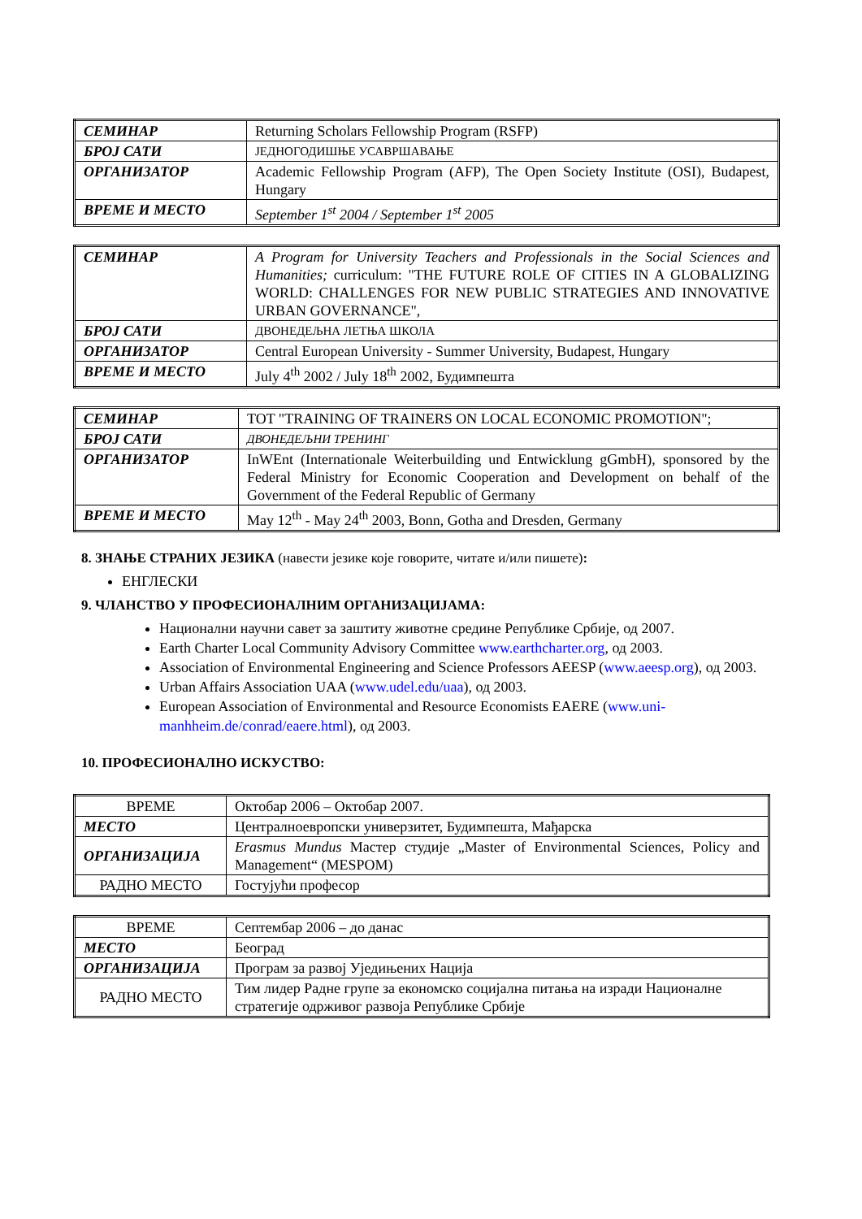| СЕМИНАР | Returning Scholars Fellowship Program (RSFP) |
| БРОЈ САТИ | ЈЕДНОГОДИШЊЕ УСАВРШАВАЊЕ |
| ОРГАНИЗАТОР | Academic Fellowship Program (AFP), The Open Society Institute (OSI), Budapest, Hungary |
| ВРЕМЕ И МЕСТО | September 1<sup>st</sup> 2004 / September 1<sup>st</sup> 2005 |
| СЕМИНАР | A Program for University Teachers and Professionals in the Social Sciences and Humanities; curriculum: "THE FUTURE ROLE OF CITIES IN A GLOBALIZING WORLD: CHALLENGES FOR NEW PUBLIC STRATEGIES AND INNOVATIVE URBAN GOVERNANCE", |
| БРОЈ САТИ | ДВОНЕДЕЉНА ЛЕТЊА ШКОЛА |
| ОРГАНИЗАТОР | Central European University - Summer University, Budapest, Hungary |
| ВРЕМЕ И МЕСТО | July 4<sup>th</sup> 2002 / July 18<sup>th</sup> 2002, Будимпешта |
| СЕМИНАР | TOT "TRAINING OF TRAINERS ON LOCAL ECONOMIC PROMOTION"; |
| БРОЈ САТИ | ДВОНЕДЕЉНИ ТРЕНИНГ |
| ОРГАНИЗАТОР | InWEnt (Internationale Weiterbuilding und Entwicklung gGmbH), sponsored by the Federal Ministry for Economic Cooperation and Development on behalf of the Government of the Federal Republic of Germany |
| ВРЕМЕ И МЕСТО | May 12<sup>th</sup> - May 24<sup>th</sup> 2003, Bonn, Gotha and Dresden, Germany |
8. ЗНАЊЕ СТРАНИХ ЈЕЗИКА (навести језике које говорите, читате и/или пишете):
ЕНГЛЕСКИ
9. ЧЛАНСТВО У ПРОФЕСИОНАЛНИМ ОРГАНИЗАЦИЈАМА:
Национални научни савет за заштиту животне средине Републике Србије, од 2007.
Earth Charter Local Community Advisory Committee www.earthcharter.org, од 2003.
Association of Environmental Engineering and Science Professors AEESP (www.aeesp.org), од 2003.
Urban Affairs Association UAA (www.udel.edu/uaa), од 2003.
European Association of Environmental and Resource Economists EAERE (www.uni-manhheim.de/conrad/eaere.html), од 2003.
10. ПРОФЕСИОНАЛНО ИСКУСТВО:
| ВРЕМЕ | Октобар 2006 – Октобар 2007. |
| МЕСТО | Централноевропски универзитет, Будимпешта, Мађарска |
| ОРГАНИЗАЦИЈА | Erasmus Mundus Мастер студије „Master of Environmental Sciences, Policy and Management“ (MESPOM) |
| РАДНО МЕСТО | Гостујући професор |
| ВРЕМЕ | Септембар 2006 – до данас |
| МЕСТО | Београд |
| ОРГАНИЗАЦИЈА | Програм за развој Уједињених Нација |
| РАДНО МЕСТО | Тим лидер Радне групе за економско социјална питања на изради Националне стратегије одрживог развоја Републике Србије |